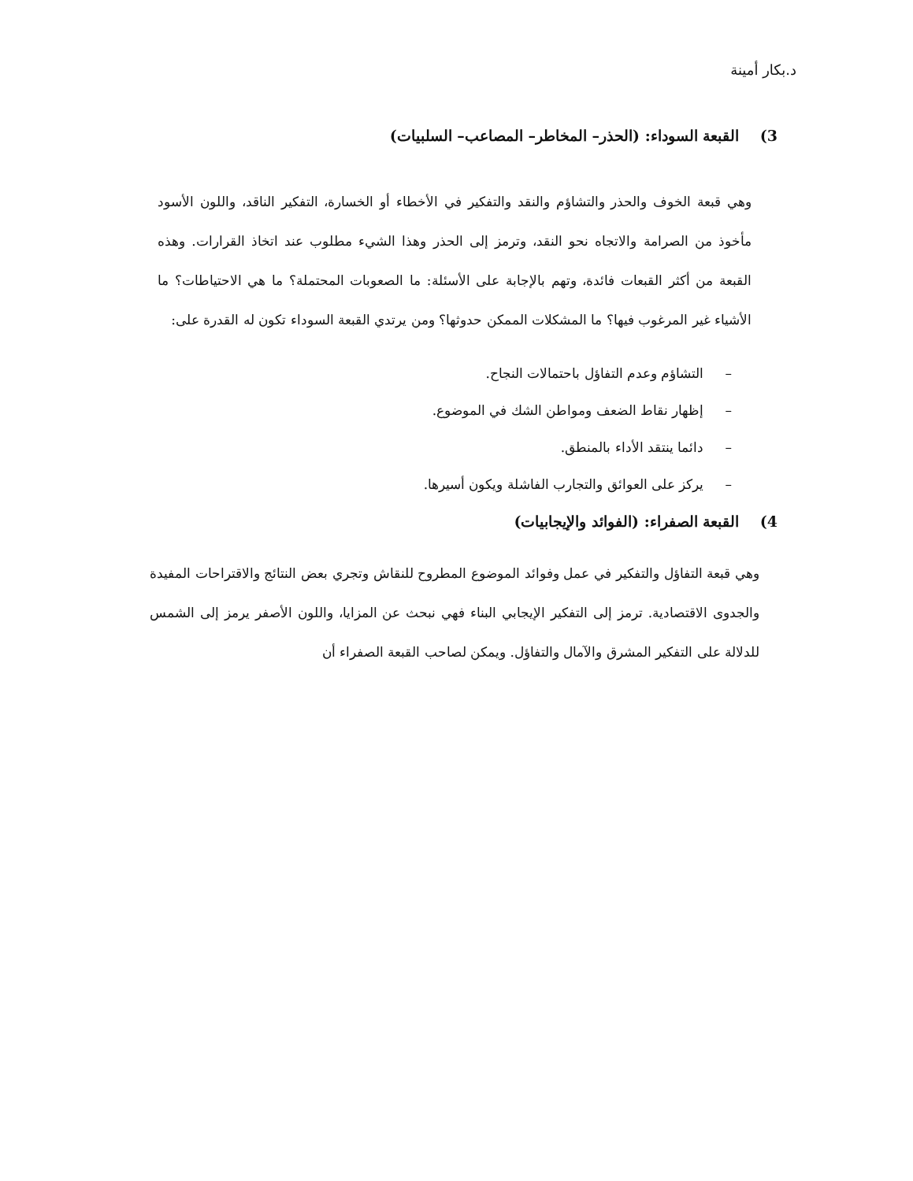د.بكار أمينة
3) القبعة السوداء: (الحذر– المخاطر– المصاعب– السلبيات)
وهي قبعة الخوف والحذر والتشاؤم والنقد والتفكير في الأخطاء أو الخسارة، التفكير الناقد، واللون الأسود مأخوذ من الصرامة والاتجاه نحو النقد، وترمز إلى الحذر وهذا الشيء مطلوب عند اتخاذ القرارات. وهذه القبعة من أكثر القبعات فائدة، وتهم بالإجابة على الأسئلة: ما الصعوبات المحتملة؟ ما هي الاحتياطات؟ ما الأشياء غير المرغوب فيها؟ ما المشكلات الممكن حدوثها؟ ومن يرتدي القبعة السوداء تكون له القدرة على:
– التشاؤم وعدم التفاؤل باحتمالات النجاح.
– إظهار نقاط الضعف ومواطن الشك في الموضوع.
– دائما ينتقد الأداء بالمنطق.
– يركز على العوائق والتجارب الفاشلة ويكون أسيرها.
4) القبعة الصفراء: (الفوائد والإيجابيات)
وهي قبعة التفاؤل والتفكير في عمل وفوائد الموضوع المطروح للنقاش وتجري بعض النتائج والاقتراحات المفيدة والجدوى الاقتصادية. ترمز إلى التفكير الإيجابي البناء فهي نبحث عن المزايا، واللون الأصفر يرمز إلى الشمس للدلالة على التفكير المشرق والآمال والتفاؤل. ويمكن لصاحب القبعة الصفراء أن